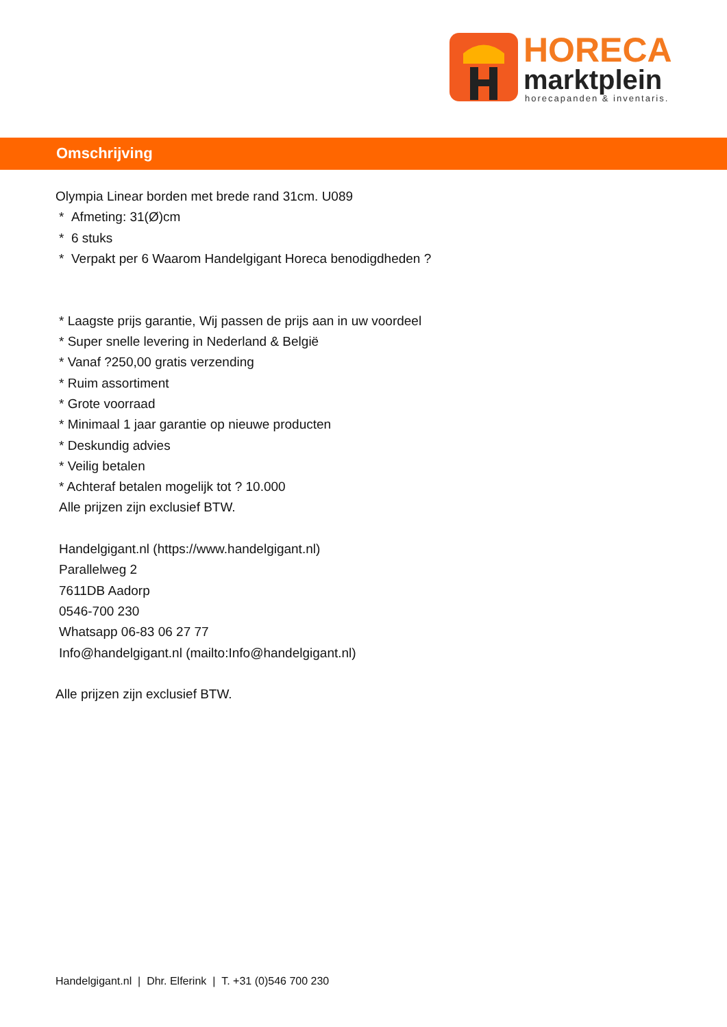HORECA
marktplein horecapanden & inventaris.
Omschrijving
Olympia Linear borden met brede rand 31cm. U089
* Afmeting: 31(Ø)cm
* 6 stuks
* Verpakt per 6 Waarom Handelgigant Horeca benodigdheden ?
* Laagste prijs garantie, Wij passen de prijs aan in uw voordeel
* Super snelle levering in Nederland & België
* Vanaf ?250,00 gratis verzending
* Ruim assortiment
* Grote voorraad
* Minimaal 1 jaar garantie op nieuwe producten
* Deskundig advies
* Veilig betalen
* Achteraf betalen mogelijk tot ? 10.000
Alle prijzen zijn exclusief BTW.
Handelgigant.nl (https://www.handelgigant.nl)
Parallelweg 2
7611DB Aadorp
0546-700 230
Whatsapp 06-83 06 27 77
Info@handelgigant.nl (mailto:Info@handelgigant.nl)
Alle prijzen zijn exclusief BTW.
Handelgigant.nl | Dhr. Elferink | T. +31 (0)546 700 230